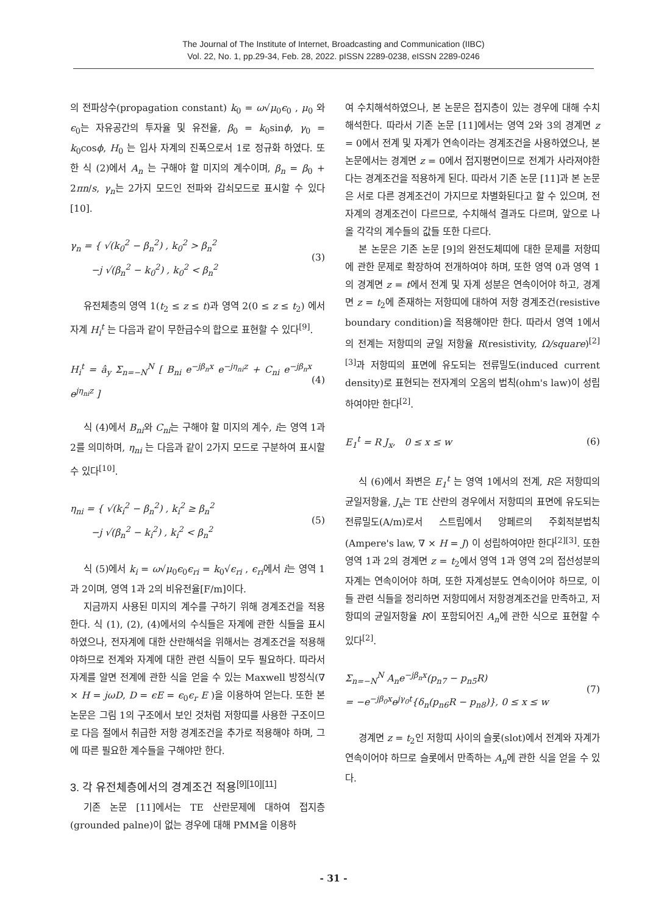The Journal of The Institute of Internet, Broadcasting and Communication (IIBC)
Vol. 22, No. 1, pp.29-34, Feb. 28, 2022. pISSN 2289-0238, eISSN 2289-0246
의 전파상수(propagation constant) k<sub>0</sub> = ω√μ<sub>0</sub>ϵ<sub>0</sub> , μ<sub>0</sub> 와 ϵ<sub>0</sub>는 자유공간의 투자율 및 유전율, β<sub>0</sub> = k<sub>0</sub>sinϕ, γ<sub>0</sub> = k<sub>0</sub>cosϕ, H<sub>0</sub> 는 입사 자계의 진폭으로서 1로 정규화 하였다. 또한 식 (2)에서 A<sub>n</sub> 는 구해야 할 미지의 계수이며, β<sub>n</sub> = β<sub>0</sub> + 2πn/s, γ<sub>n</sub>는 2가지 모드인 전파와 감쇠모드로 표시할 수 있다[10].
γ<sub>n</sub> = { √(k<sub>0</sub><sup>2</sup> − β<sub>n</sub><sup>2</sup>) , k<sub>0</sub><sup>2</sup> > β<sub>n</sub><sup>2</sup>
−j √(β<sub>n</sub><sup>2</sup> − k<sub>0</sub><sup>2</sup>) , k<sub>0</sub><sup>2</sup> < β<sub>n</sub><sup>2</sup> (3)
유전체층의 영역 1(t<sub>2</sub> ≤ z ≤ t)과 영역 2(0 ≤ z ≤ t<sub>2</sub>) 에서 자계 H<sub>i</sub><sup>t</sup> 는 다음과 같이 무한급수의 합으로 표현할 수 있다<sup>[9]</sup>.
H<sub>i</sub><sup>t</sup> = â<sub>y</sub> Σ<sub>n=−N</sub><sup>N</sup> [ B<sub>ni</sub> e<sup>−jβ<sub>n</sub>x</sup> e<sup>−jη<sub>ni</sub>z</sup> + C<sub>ni</sub> e<sup>−jβ<sub>n</sub>x</sup> e<sup>jη<sub>ni</sub>z</sup> ] (4)
식 (4)에서 B<sub>ni</sub>와 C<sub>ni</sub>는 구해야 할 미지의 계수, i는 영역 1과 2를 의미하며, η<sub>ni</sub> 는 다음과 같이 2가지 모드로 구분하여 표시할 수 있다<sup>[10]</sup>.
η<sub>ni</sub> = { √(k<sub>i</sub><sup>2</sup> − β<sub>n</sub><sup>2</sup>) , k<sub>i</sub><sup>2</sup> ≥ β<sub>n</sub><sup>2</sup>
−j √(β<sub>n</sub><sup>2</sup> − k<sub>i</sub><sup>2</sup>) , k<sub>i</sub><sup>2</sup> < β<sub>n</sub><sup>2</sup> (5)
식 (5)에서 k<sub>i</sub> = ω√μ<sub>0</sub>ϵ<sub>0</sub>ϵ<sub>ri</sub> = k<sub>0</sub>√ϵ<sub>ri</sub> , ϵ<sub>ri</sub>에서 i는 영역 1과 2이며, 영역 1과 2의 비유전율[F/m]이다.
지금까지 사용된 미지의 계수를 구하기 위해 경계조건을 적용한다. 식 (1), (2), (4)에서의 수식들은 자계에 관한 식들을 표시하였으나, 전자계에 대한 산란해석을 위해서는 경계조건을 적용해야하므로 전계와 자계에 대한 관련 식들이 모두 필요하다. 따라서 자계를 알면 전계에 관한 식을 얻을 수 있는 Maxwell 방정식(∇ × H = jωD, D = ϵE = ϵ<sub>0</sub>ϵ<sub>r</sub> E )을 이용하여 얻는다. 또한 본 논문은 그림 1의 구조에서 보인 것처럼 저항띠를 사용한 구조이므로 다음 절에서 취급한 저항 경계조건을 추가로 적용해야 하며, 그에 따른 필요한 계수들을 구해야만 한다.
3. 각 유전체층에서의 경계조건 적용<sup>[9][10][11]</sup>
기존 논문 [11]에서는 TE 산란문제에 대하여 접지층(grounded palne)이 없는 경우에 대해 PMM을 이용하
여 수치해석하였으나, 본 논문은 접지층이 있는 경우에 대해 수치해석한다. 따라서 기존 논문 [11]에서는 영역 2와 3의 경계면 z = 0에서 전계 및 자계가 연속이라는 경계조건을 사용하였으나, 본 논문에서는 경계면 z = 0에서 접지평면이므로 전계가 사라져야한다는 경계조건을 적용하게 된다. 따라서 기존 논문 [11]과 본 논문은 서로 다른 경계조건이 가지므로 차별화된다고 할 수 있으며, 전자계의 경계조건이 다르므로, 수치해석 결과도 다르며, 앞으로 나올 각각의 계수들의 값들 또한 다르다.
본 논문은 기존 논문 [9]의 완전도체띠에 대한 문제를 저항띠에 관한 문제로 확장하여 전개하여야 하며, 또한 영역 0과 영역 1의 경계면 z = t에서 전계 및 자계 성분은 연속이어야 하고, 경계면 z = t<sub>2</sub>에 존재하는 저항띠에 대하여 저항 경계조건(resistive boundary condition)을 적용해야만 한다. 따라서 영역 1에서의 전계는 저항띠의 균일 저항율 R(resistivity, Ω/square)<sup>[2][3]</sup>과 저항띠의 표면에 유도되는 전류밀도(induced current density)로 표현되는 전자계의 오옴의 법칙(ohm's law)이 성립하여야만 한다<sup>[2]</sup>.
E<sub>1</sub><sup>t</sup> = R J<sub>x</sub>, 0 ≤ x ≤ w (6)
식 (6)에서 좌변은 E<sub>1</sub><sup>t</sup> 는 영역 1에서의 전계, R은 저항띠의 균일저항율, J<sub>x</sub>는 TE 산란의 경우에서 저항띠의 표면에 유도되는 전류밀도(A/m)로서 스트립에서 앙페르의 주회적분법칙(Ampere's law, ∇ × H = J) 이 성립하여야만 한다<sup>[2][3]</sup>. 또한 영역 1과 2의 경계면 z = t<sub>2</sub>에서 영역 1과 영역 2의 접선성분의 자계는 연속이어야 하며, 또한 자계성분도 연속이어야 하므로, 이들 관련 식들을 정리하면 저항띠에서 저항경계조건을 만족하고, 저항띠의 균일저항율 R이 포함되어진 A<sub>n</sub>에 관한 식으로 표현할 수 있다<sup>[2]</sup>.
Σ<sub>n=−N</sub><sup>N</sup> A<sub>n</sub>e<sup>−jβ<sub>n</sub>x</sup>(p<sub>n7</sub> − p<sub>n5</sub>R)
= −e<sup>−jβ<sub>0</sub>x</sup>e<sup>jγ<sub>0</sub>t</sup>{δ<sub>n</sub>(p<sub>n6</sub>R − p<sub>n8</sub>)}, 0 ≤ x ≤ w (7)
경계면 z = t<sub>2</sub>인 저항띠 사이의 슬롯(slot)에서 전계와 자계가 연속이어야 하므로 슬롯에서 만족하는 A<sub>n</sub>에 관한 식을 얻을 수 있다.
- 31 -